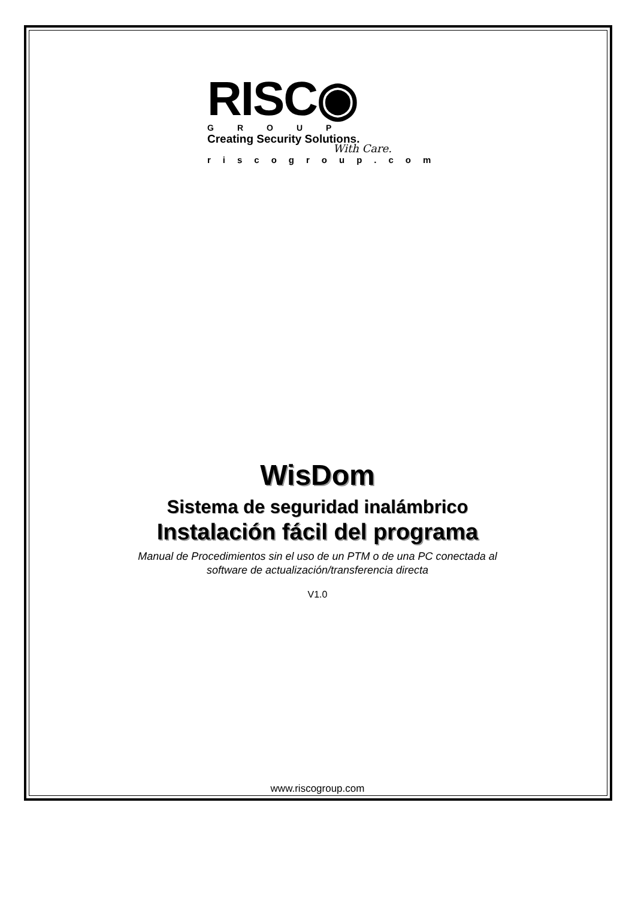RISC◉
GROUP
Creating Security Solutions.
With Care.
riscogroup.com
WisDom
Sistema de seguridad inalámbrico
Instalación fácil del programa
Manual de Procedimientos sin el uso de un PTM o de una PC conectada al
software de actualización/transferencia directa
V1.0
www.riscogroup.com